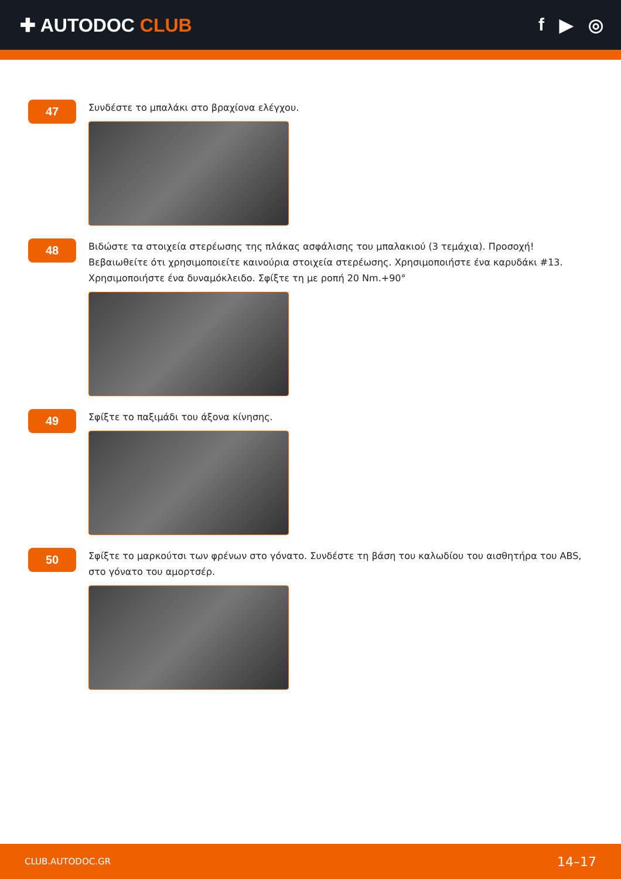✚ AUTODOC CLUB f ▶ ◎
47
Συνδέστε το μπαλάκι στο βραχίονα ελέγχου.
48
Βιδώστε τα στοιχεία στερέωσης της πλάκας ασφάλισης του μπαλακιού (3 τεμάχια). Προσοχή! Βεβαιωθείτε ότι χρησιμοποιείτε καινούρια στοιχεία στερέωσης. Χρησιμοποιήστε ένα καρυδάκι #13. Χρησιμοποιήστε ένα δυναμόκλειδο. Σφίξτε τη με ροπή 20 Nm.+90°
49
Σφίξτε το παξιμάδι του άξονα κίνησης.
50
Σφίξτε το μαρκούτσι των φρένων στο γόνατο. Συνδέστε τη βάση του καλωδίου του αισθητήρα του ABS, στο γόνατο του αμορτσέρ.
CLUB.AUTODOC.GR 14–17